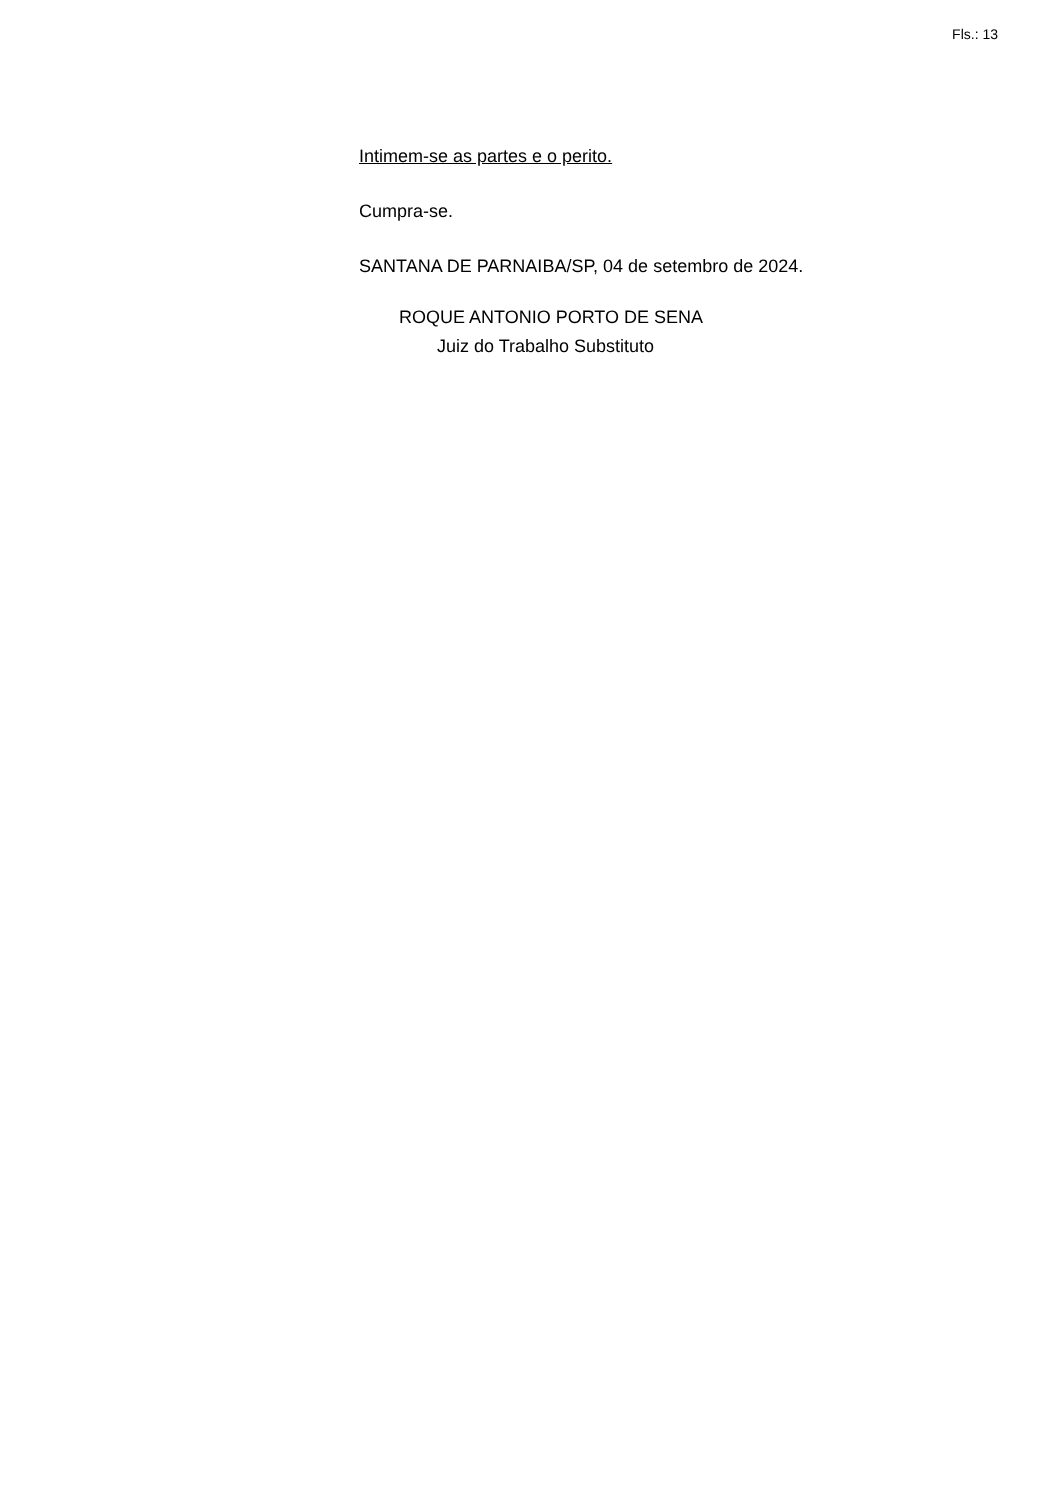Fls.: 13
Intimem-se as partes e o perito.
Cumpra-se.
SANTANA DE PARNAIBA/SP, 04 de setembro de 2024.
ROQUE ANTONIO PORTO DE SENA
Juiz do Trabalho Substituto